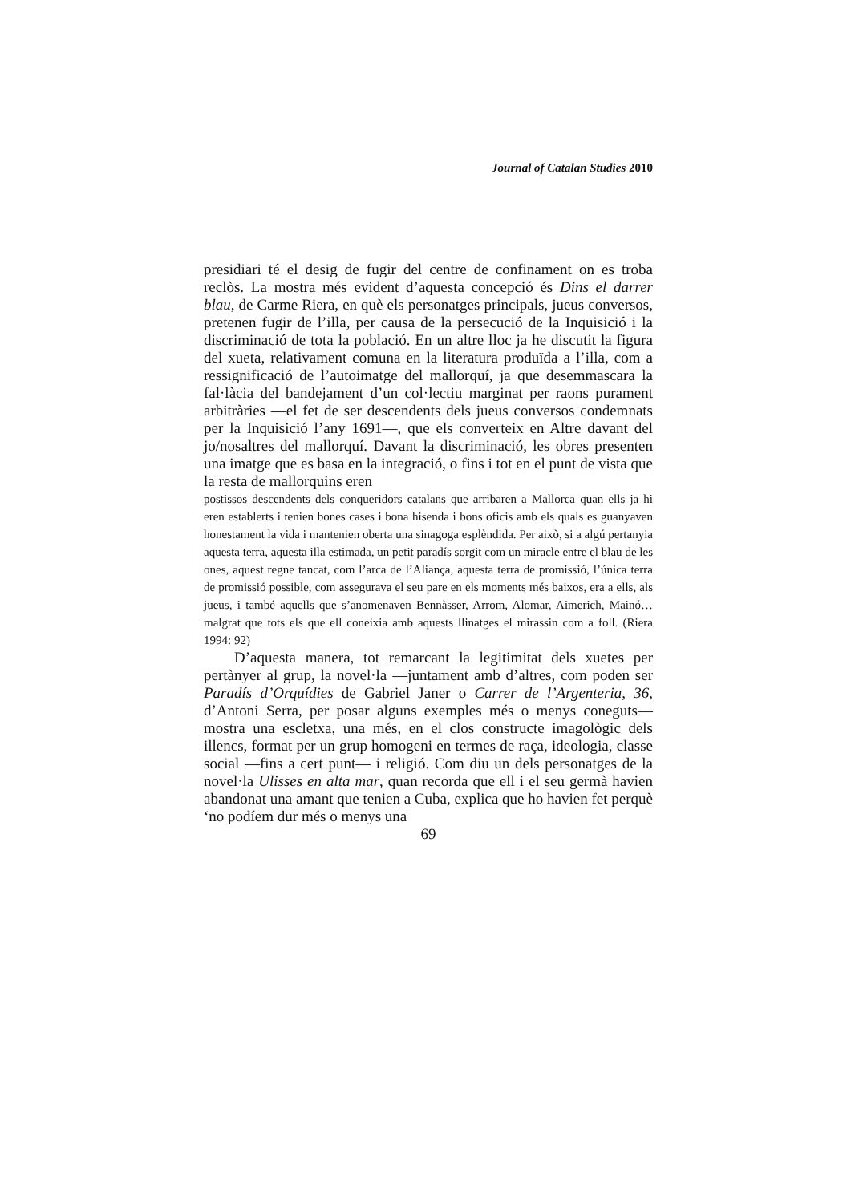Journal of Catalan Studies 2010
presidiari té el desig de fugir del centre de confinament on es troba reclòs. La mostra més evident d’aquesta concepció és Dins el darrer blau, de Carme Riera, en què els personatges principals, jueus conversos, pretenen fugir de l’illa, per causa de la persecució de la Inquisició i la discriminació de tota la població. En un altre lloc ja he discutit la figura del xueta, relativament comuna en la literatura produïda a l’illa, com a ressignificació de l’autoimatge del mallorquí, ja que desemmascara la fal·làcia del bandejament d’un col·lectiu marginat per raons purament arbitràries —el fet de ser descendents dels jueus conversos condemnats per la Inquisició l’any 1691—, que els converteix en Altre davant del jo/nosaltres del mallorquí. Davant la discriminació, les obres presenten una imatge que es basa en la integració, o fins i tot en el punt de vista que la resta de mallorquins eren
postissos descendents dels conqueridors catalans que arribaren a Mallorca quan ells ja hi eren establerts i tenien bones cases i bona hisenda i bons oficis amb els quals es guanyaven honestament la vida i mantenien oberta una sinagoga esplèndida. Per això, si a algú pertanyia aquesta terra, aquesta illa estimada, un petit paradís sorgit com un miracle entre el blau de les ones, aquest regne tancat, com l’arca de l’Aliança, aquesta terra de promissió, l’única terra de promissió possible, com assegurava el seu pare en els moments més baixos, era a ells, als jueus, i també aquells que s’anomenaven Bennàsser, Arrom, Alomar, Aimerich, Mainó… malgrat que tots els que ell coneixia amb aquests llinatges el mirassin com a foll. (Riera 1994: 92)
D’aquesta manera, tot remarcant la legitimitat dels xuetes per pertànyer al grup, la novel·la —juntament amb d’altres, com poden ser Paradís d’Orquídies de Gabriel Janer o Carrer de l’Argenteria, 36, d’Antoni Serra, per posar alguns exemples més o menys coneguts— mostra una escletxa, una més, en el clos constructe imagològic dels illencs, format per un grup homogeni en termes de raça, ideologia, classe social —fins a cert punt— i religió. Com diu un dels personatges de la novel·la Ulisses en alta mar, quan recorda que ell i el seu germà havien abandonat una amant que tenien a Cuba, explica que ho havien fet perquè ‘no podíem dur més o menys una
69